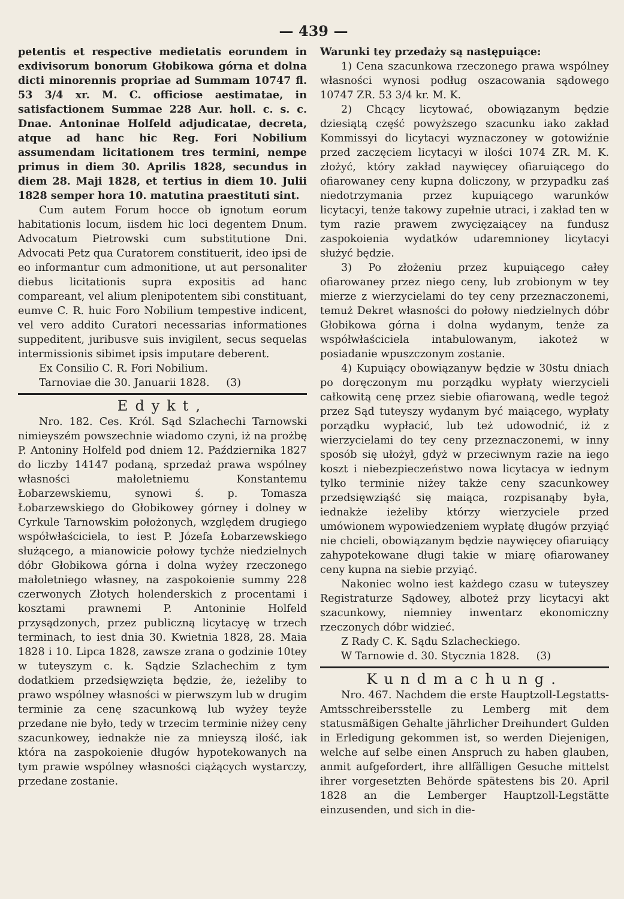— 439 —
petentis et respective medietatis eorundem in exdivisorum bonorum Głobikowa górna et dolna dicti minorennis propriae ad Summam 10747 fl. 53 3/4 xr. M. C. officiose aestimatae, in satisfactionem Summae 228 Aur. holl. c. s. c. Dnae. Antoninae Holfeld adjudicatae, decreta, atque ad hanc hic Reg. Fori Nobilium assumendam licitationem tres termini, nempe primus in diem 30. Aprilis 1828, secundus in diem 28. Maji 1828, et tertius in diem 10. Julii 1828 semper hora 10. matutina praestituti sint.
Cum autem Forum hocce ob ignotum eorum habitationis locum, iisdem hic loci degentem Dnum. Advocatum Pietrowski cum substitutione Dni. Advocati Petz qua Curatorem constituerit, ideo ipsi de eo informantur cum admonitione, ut aut personaliter diebus licitationis supra expositis ad hanc compareant, vel alium plenipotentem sibi constituant, eumve C. R. huic Foro Nobilium tempestive indicent, vel vero addito Curatori necessarias informationes suppeditent, juribusve suis invigilent, secus sequelas intermissionis sibimet ipsis imputare deberent.
Ex Consilio C. R. Fori Nobilium.
Tarnoviae die 30. Januarii 1828. (3)
Edykt,
Nro. 182. Ces. Król. Sąd Szlachechi Tarnowski nimieyszém powszechnie wiadomo czyni, iż na prożbę P. Antoniny Holfeld pod dniem 12. Października 1827 do liczby 14147 podaną, sprzedaż prawa wspólney własności małoletniemu Konstantemu Łobarzewskiemu, synowi ś. p. Tomasza Łobarzewskiego do Głobikowey górney i dolney w Cyrkule Tarnowskim położonych, względem drugiego współwłaściciela, to iest P. Józefa Łobarzewskiego służącego, a mianowicie połowy tychże niedzielnych dóbr Głobikowa górna i dolna wyżey rzeczonego małoletniego własney, na zaspokoienie summy 228 czerwonych Złotych holenderskich z procentami i kosztami prawnemi P. Antoninie Holfeld przysądzonych, przez publiczną licytacyę w trzech terminach, to iest dnia 30. Kwietnia 1828, 28. Maia 1828 i 10. Lipca 1828, zawsze zrana o godzinie 10tey w tuteyszym c. k. Sądzie Szlachechim z tym dodatkiem przedsięwzięta będzie, że, ieżeliby to prawo wspólney własności w pierwszym lub w drugim terminie za cenę szacunkową lub wyżey teyże przedane nie było, tedy w trzecim terminie niżey ceny szacunkowey, iednakże nie za mnieyszą ilość, iak która na zaspokoienie długów hypotekowanych na tym prawie wspólney własności ciążących wystarczy, przedane zostanie.
Warunki tey przedaży są następuiące:
1) Cena szacunkowa rzeczonego prawa wspólney własności wynosi podług oszacowania sądowego 10747 ZR. 53 3/4 kr. M. K.
2) Chcący licytować, obowiązanym będzie dziesiątą część powyższego szacunku iako zakład Kommissyi do licytacyi wyznaczoney w gotowiźnie przed zaczęciem licytacyi w ilości 1074 ZR. M. K. złożyć, który zakład naywięcey ofiaruiącego do ofiarowaney ceny kupna doliczony, w przypadku zaś niedotrzymania przez kupuiącego warunków licytacyi, tenże takowy zupełnie utraci, i zakład ten w tym razie prawem zwycięzaiącey na fundusz zaspokoienia wydatków udaremnioney licytacyi służyć będzie.
3) Po złożeniu przez kupuiącego całey ofiarowaney przez niego ceny, lub zrobionym w tey mierze z wierzycielami do tey ceny przeznaczonemi, temuż Dekret własności do połowy niedzielnych dóbr Głobikowa górna i dolna wydanym, tenże za współwłaściciela intabulowanym, iakoteż w posiadanie wpuszczonym zostanie.
4) Kupuiący obowiązanyw będzie w 30stu dniach po doręczonym mu porządku wypłaty wierzycieli całkowitą cenę przez siebie ofiarowaną, wedle tegoż przez Sąd tuteyszy wydanym być maiącego, wypłaty porządku wypłacić, lub też udowodnić, iż z wierzycielami do tey ceny przeznaczonemi, w inny sposób się ułożył, gdyż w przeciwnym razie na iego koszt i niebezpieczeństwo nowa licytacya w iednym tylko terminie niżey także ceny szacunkowey przedsięwziąść się maiąca, rozpisanąby była, iednakże ieżeliby którzy wierzyciele przed umówionem wypowiedzeniem wypłatę długów przyiąć nie chcieli, obowiązanym będzie naywięcey ofiaruiący zahypotekowane długi takie w miarę ofiarowaney ceny kupna na siebie przyiąć.
Nakoniec wolno iest każdego czasu w tuteyszey Registraturze Sądowey, alboteż przy licytacyi akt szacunkowy, niemniey inwentarz ekonomiczny rzeczonych dóbr widzieć.
Z Rady C. K. Sądu Szlacheckiego.
W Tarnowie d. 30. Stycznia 1828. (3)
Kundmachung.
Nro. 467. Nachdem die erste Hauptzoll-Legstatts-Amtsschreibersstelle zu Lemberg mit dem statusmäßigen Gehalte jährlicher Dreihundert Gulden in Erledigung gekommen ist, so werden Diejenigen, welche auf selbe einen Anspruch zu haben glauben, anmit aufgefordert, ihre allfälligen Gesuche mittelst ihrer vorgesetzten Behörde spätestens bis 20. April 1828 an die Lemberger Hauptzoll-Legstätte einzusenden, und sich in die-